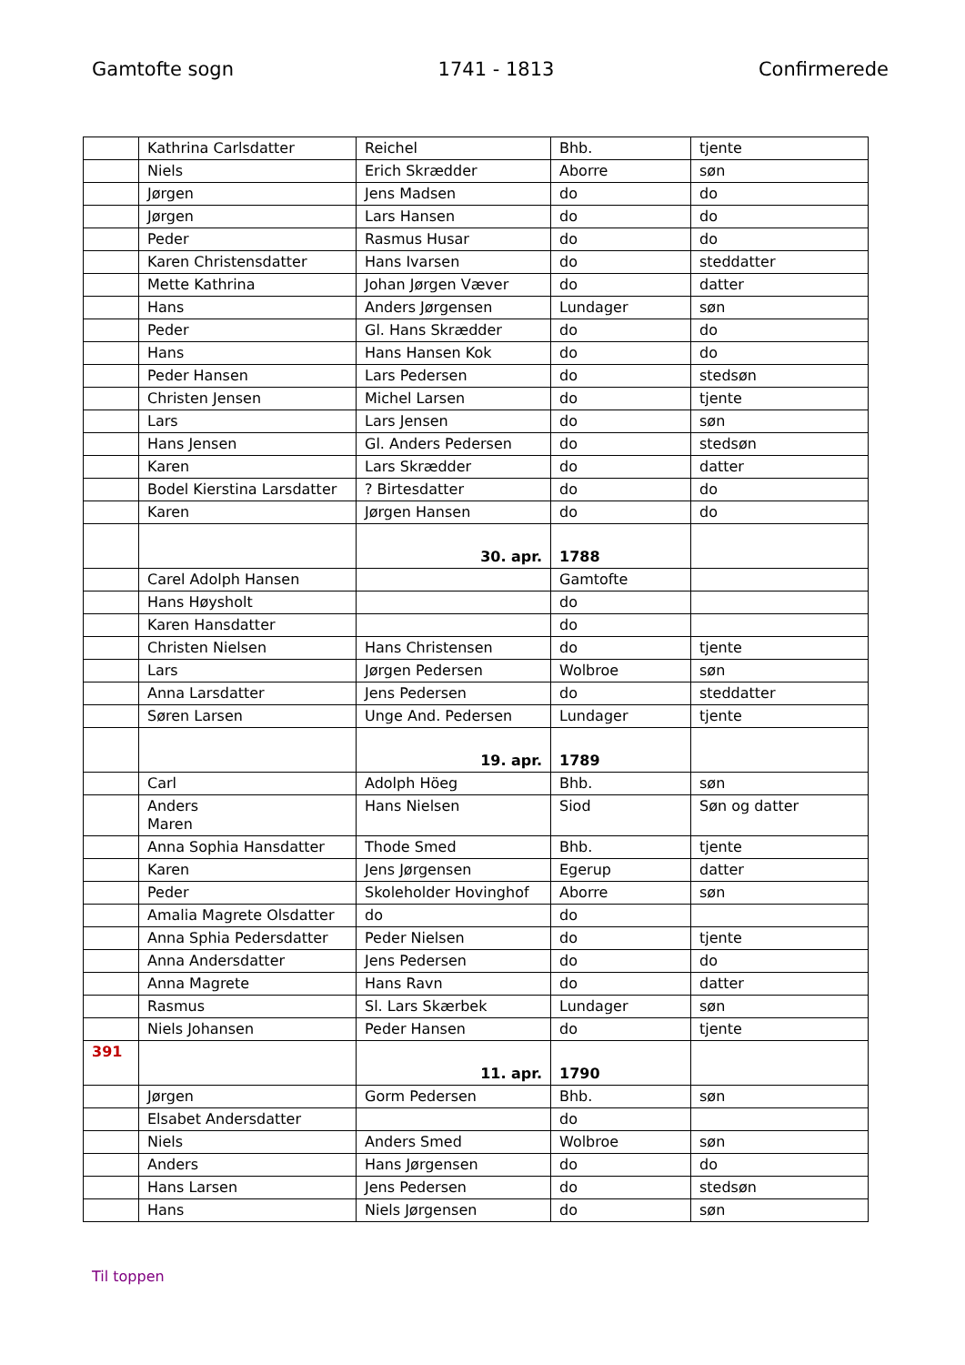Gamtofte sogn 1741 - 1813 Confirmerede
| | Kathrina Carlsdatter | Reichel | Bhb. | tjente |
| | Niels | Erich Skrædder | Aborre | søn |
| | Jørgen | Jens Madsen | do | do |
| | Jørgen | Lars Hansen | do | do |
| | Peder | Rasmus Husar | do | do |
| | Karen Christensdatter | Hans Ivarsen | do | steddatter |
| | Mette Kathrina | Johan Jørgen Væver | do | datter |
| | Hans | Anders Jørgensen | Lundager | søn |
| | Peder | Gl. Hans Skrædder | do | do |
| | Hans | Hans Hansen Kok | do | do |
| | Peder Hansen | Lars Pedersen | do | stedsøn |
| | Christen Jensen | Michel Larsen | do | tjente |
| | Lars | Lars Jensen | do | søn |
| | Hans Jensen | Gl. Anders Pedersen | do | stedsøn |
| | Karen | Lars Skrædder | do | datter |
| | Bodel Kierstina Larsdatter | ? Birtesdatter | do | do |
| | Karen | Jørgen Hansen | do | do |
| | | 30. apr. | 1788 | |
| | Carel Adolph Hansen | | Gamtofte | |
| | Hans Høysholt | | do | |
| | Karen Hansdatter | | do | |
| | Christen Nielsen | Hans Christensen | do | tjente |
| | Lars | Jørgen Pedersen | Wolbroe | søn |
| | Anna Larsdatter | Jens Pedersen | do | steddatter |
| | Søren Larsen | Unge And. Pedersen | Lundager | tjente |
| | | 19. apr. | 1789 | |
| | Carl | Adolph Höeg | Bhb. | søn |
| | Anders Maren | Hans Nielsen | Siod | Søn og datter |
| | Anna Sophia Hansdatter | Thode Smed | Bhb. | tjente |
| | Karen | Jens Jørgensen | Egerup | datter |
| | Peder | Skoleholder Hovinghof | Aborre | søn |
| | Amalia Magrete Olsdatter | do | do | |
| | Anna Sphia Pedersdatter | Peder Nielsen | do | tjente |
| | Anna Andersdatter | Jens Pedersen | do | do |
| | Anna Magrete | Hans Ravn | do | datter |
| | Rasmus | Sl. Lars Skærbek | Lundager | søn |
| | Niels Johansen | Peder Hansen | do | tjente |
| 391 | | 11. apr. | 1790 | |
| | Jørgen | Gorm Pedersen | Bhb. | søn |
| | Elsabet Andersdatter | | do | |
| | Niels | Anders Smed | Wolbroe | søn |
| | Anders | Hans Jørgensen | do | do |
| | Hans Larsen | Jens Pedersen | do | stedsøn |
| | Hans | Niels Jørgensen | do | søn |
Til toppen